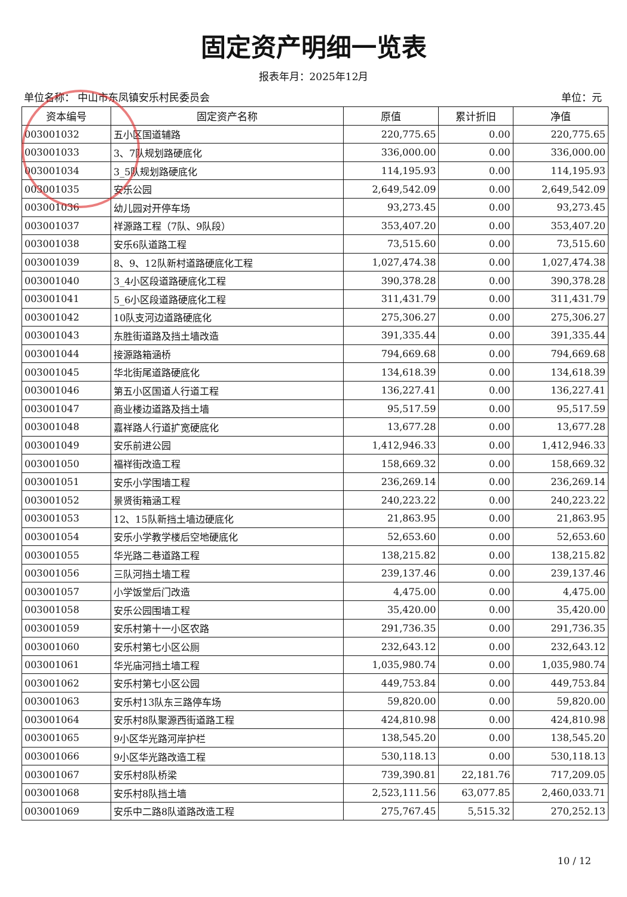固定资产明细一览表
报表年月：2025年12月
单位名称： 中山市东凤镇安乐村民委员会 单位：元
| 资本编号 | 固定资产名称 | 原值 | 累计折旧 | 净值 |
| --- | --- | --- | --- | --- |
| 003001032 | 五小区国道辅路 | 220,775.65 | 0.00 | 220,775.65 |
| 003001033 | 3、7队规划路硬底化 | 336,000.00 | 0.00 | 336,000.00 |
| 003001034 | 3_5队规划路硬底化 | 114,195.93 | 0.00 | 114,195.93 |
| 003001035 | 安乐公园 | 2,649,542.09 | 0.00 | 2,649,542.09 |
| 003001036 | 幼儿园对开停车场 | 93,273.45 | 0.00 | 93,273.45 |
| 003001037 | 祥源路工程（7队、9队段） | 353,407.20 | 0.00 | 353,407.20 |
| 003001038 | 安乐6队道路工程 | 73,515.60 | 0.00 | 73,515.60 |
| 003001039 | 8、9、12队新村道路硬底化工程 | 1,027,474.38 | 0.00 | 1,027,474.38 |
| 003001040 | 3_4小区段道路硬底化工程 | 390,378.28 | 0.00 | 390,378.28 |
| 003001041 | 5_6小区段道路硬底化工程 | 311,431.79 | 0.00 | 311,431.79 |
| 003001042 | 10队支河边道路硬底化 | 275,306.27 | 0.00 | 275,306.27 |
| 003001043 | 东胜街道路及挡土墙改造 | 391,335.44 | 0.00 | 391,335.44 |
| 003001044 | 接源路箱涵桥 | 794,669.68 | 0.00 | 794,669.68 |
| 003001045 | 华北街尾道路硬底化 | 134,618.39 | 0.00 | 134,618.39 |
| 003001046 | 第五小区国道人行道工程 | 136,227.41 | 0.00 | 136,227.41 |
| 003001047 | 商业楼边道路及挡土墙 | 95,517.59 | 0.00 | 95,517.59 |
| 003001048 | 嘉祥路人行道扩宽硬底化 | 13,677.28 | 0.00 | 13,677.28 |
| 003001049 | 安乐前进公园 | 1,412,946.33 | 0.00 | 1,412,946.33 |
| 003001050 | 福祥街改造工程 | 158,669.32 | 0.00 | 158,669.32 |
| 003001051 | 安乐小学围墙工程 | 236,269.14 | 0.00 | 236,269.14 |
| 003001052 | 景贤街箱涵工程 | 240,223.22 | 0.00 | 240,223.22 |
| 003001053 | 12、15队新挡土墙边硬底化 | 21,863.95 | 0.00 | 21,863.95 |
| 003001054 | 安乐小学教学楼后空地硬底化 | 52,653.60 | 0.00 | 52,653.60 |
| 003001055 | 华光路二巷道路工程 | 138,215.82 | 0.00 | 138,215.82 |
| 003001056 | 三队河挡土墙工程 | 239,137.46 | 0.00 | 239,137.46 |
| 003001057 | 小学饭堂后门改造 | 4,475.00 | 0.00 | 4,475.00 |
| 003001058 | 安乐公园围墙工程 | 35,420.00 | 0.00 | 35,420.00 |
| 003001059 | 安乐村第十一小区农路 | 291,736.35 | 0.00 | 291,736.35 |
| 003001060 | 安乐村第七小区公厕 | 232,643.12 | 0.00 | 232,643.12 |
| 003001061 | 华光庙河挡土墙工程 | 1,035,980.74 | 0.00 | 1,035,980.74 |
| 003001062 | 安乐村第七小区公园 | 449,753.84 | 0.00 | 449,753.84 |
| 003001063 | 安乐村13队东三路停车场 | 59,820.00 | 0.00 | 59,820.00 |
| 003001064 | 安乐村8队聚源西街道路工程 | 424,810.98 | 0.00 | 424,810.98 |
| 003001065 | 9小区华光路河岸护栏 | 138,545.20 | 0.00 | 138,545.20 |
| 003001066 | 9小区华光路改造工程 | 530,118.13 | 0.00 | 530,118.13 |
| 003001067 | 安乐村8队桥梁 | 739,390.81 | 22,181.76 | 717,209.05 |
| 003001068 | 安乐村8队挡土墙 | 2,523,111.56 | 63,077.85 | 2,460,033.71 |
| 003001069 | 安乐中二路8队道路改造工程 | 275,767.45 | 5,515.32 | 270,252.13 |
10 / 12